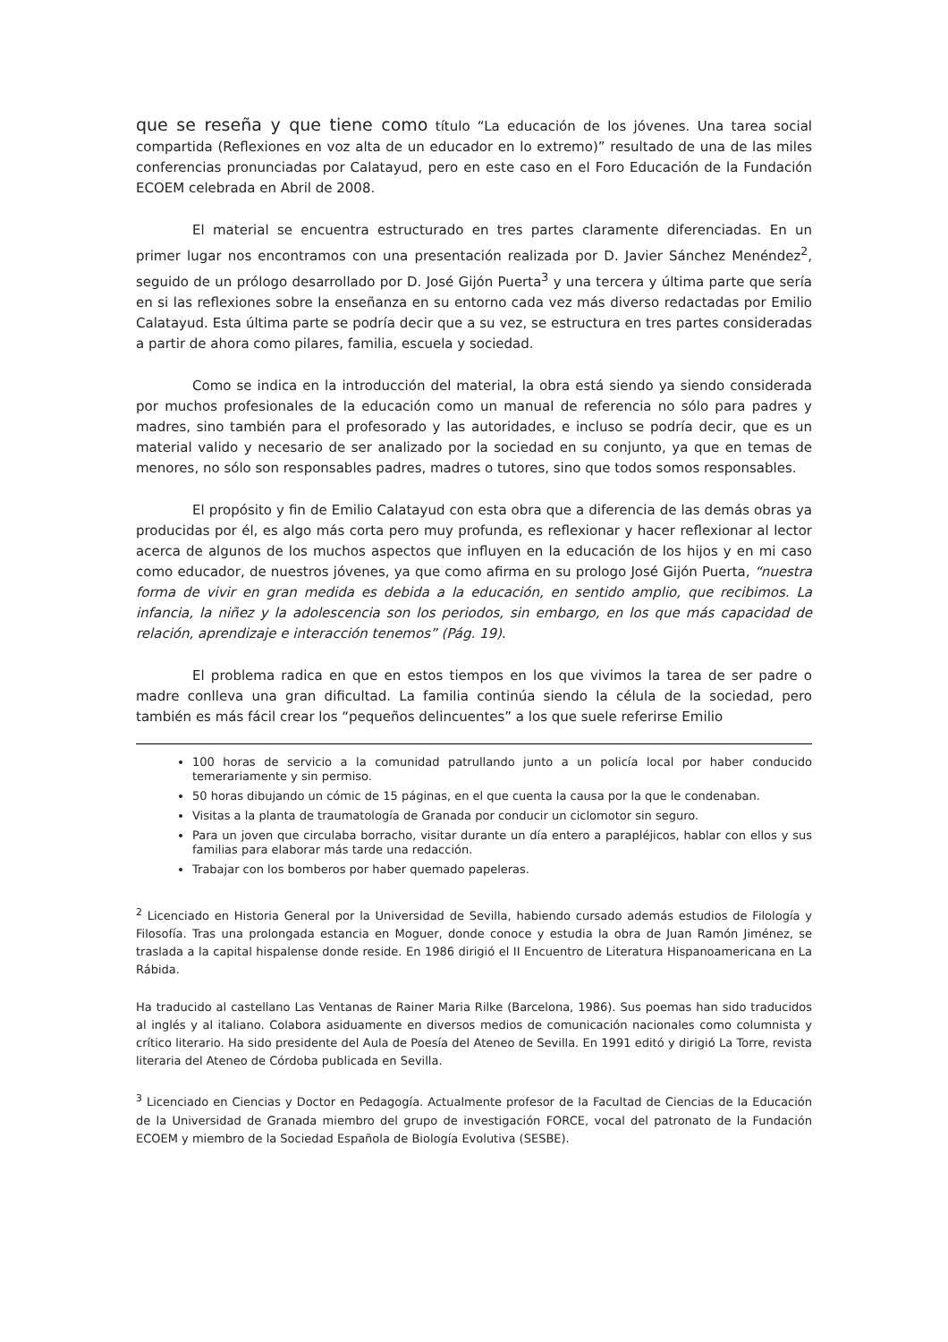que se reseña y que tiene como título “La educación de los jóvenes. Una tarea social compartida (Reflexiones en voz alta de un educador en lo extremo)” resultado de una de las miles conferencias pronunciadas por Calatayud, pero en este caso en el Foro Educación de la Fundación ECOEM celebrada en Abril de 2008.
El material se encuentra estructurado en tres partes claramente diferenciadas. En un primer lugar nos encontramos con una presentación realizada por D. Javier Sánchez Menéndez<sup>2</sup>, seguido de un prólogo desarrollado por D. José Gijón Puerta<sup>3</sup> y una tercera y última parte que sería en si las reflexiones sobre la enseñanza en su entorno cada vez más diverso redactadas por Emilio Calatayud. Esta última parte se podría decir que a su vez, se estructura en tres partes consideradas a partir de ahora como pilares, familia, escuela y sociedad.
Como se indica en la introducción del material, la obra está siendo ya siendo considerada por muchos profesionales de la educación como un manual de referencia no sólo para padres y madres, sino también para el profesorado y las autoridades, e incluso se podría decir, que es un material valido y necesario de ser analizado por la sociedad en su conjunto, ya que en temas de menores, no sólo son responsables padres, madres o tutores, sino que todos somos responsables.
El propósito y fin de Emilio Calatayud con esta obra que a diferencia de las demás obras ya producidas por él, es algo más corta pero muy profunda, es reflexionar y hacer reflexionar al lector acerca de algunos de los muchos aspectos que influyen en la educación de los hijos y en mi caso como educador, de nuestros jóvenes, ya que como afirma en su prologo José Gijón Puerta, “nuestra forma de vivir en gran medida es debida a la educación, en sentido amplio, que recibimos. La infancia, la niñez y la adolescencia son los periodos, sin embargo, en los que más capacidad de relación, aprendizaje e interacción tenemos” (Pág. 19).
El problema radica en que en estos tiempos en los que vivimos la tarea de ser padre o madre conlleva una gran dificultad. La familia continúa siendo la célula de la sociedad, pero también es más fácil crear los “pequeños delincuentes” a los que suele referirse Emilio
100 horas de servicio a la comunidad patrullando junto a un policía local por haber conducido temerariamente y sin permiso.
50 horas dibujando un cómic de 15 páginas, en el que cuenta la causa por la que le condenaban.
Visitas a la planta de traumatología de Granada por conducir un ciclomotor sin seguro.
Para un joven que circulaba borracho, visitar durante un día entero a parapléjicos, hablar con ellos y sus familias para elaborar más tarde una redacción.
Trabajar con los bomberos por haber quemado papeleras.
<sup>2</sup> Licenciado en Historia General por la Universidad de Sevilla, habiendo cursado además estudios de Filología y Filosofía. Tras una prolongada estancia en Moguer, donde conoce y estudia la obra de Juan Ramón Jiménez, se traslada a la capital hispalense donde reside. En 1986 dirigió el II Encuentro de Literatura Hispanoamericana en La Rábida.
Ha traducido al castellano Las Ventanas de Rainer Maria Rilke (Barcelona, 1986). Sus poemas han sido traducidos al inglés y al italiano. Colabora asiduamente en diversos medios de comunicación nacionales como columnista y crítico literario. Ha sido presidente del Aula de Poesía del Ateneo de Sevilla. En 1991 editó y dirigió La Torre, revista literaria del Ateneo de Córdoba publicada en Sevilla.
<sup>3</sup> Licenciado en Ciencias y Doctor en Pedagogía. Actualmente profesor de la Facultad de Ciencias de la Educación de la Universidad de Granada miembro del grupo de investigación FORCE, vocal del patronato de la Fundación ECOEM y miembro de la Sociedad Española de Biología Evolutiva (SESBE).